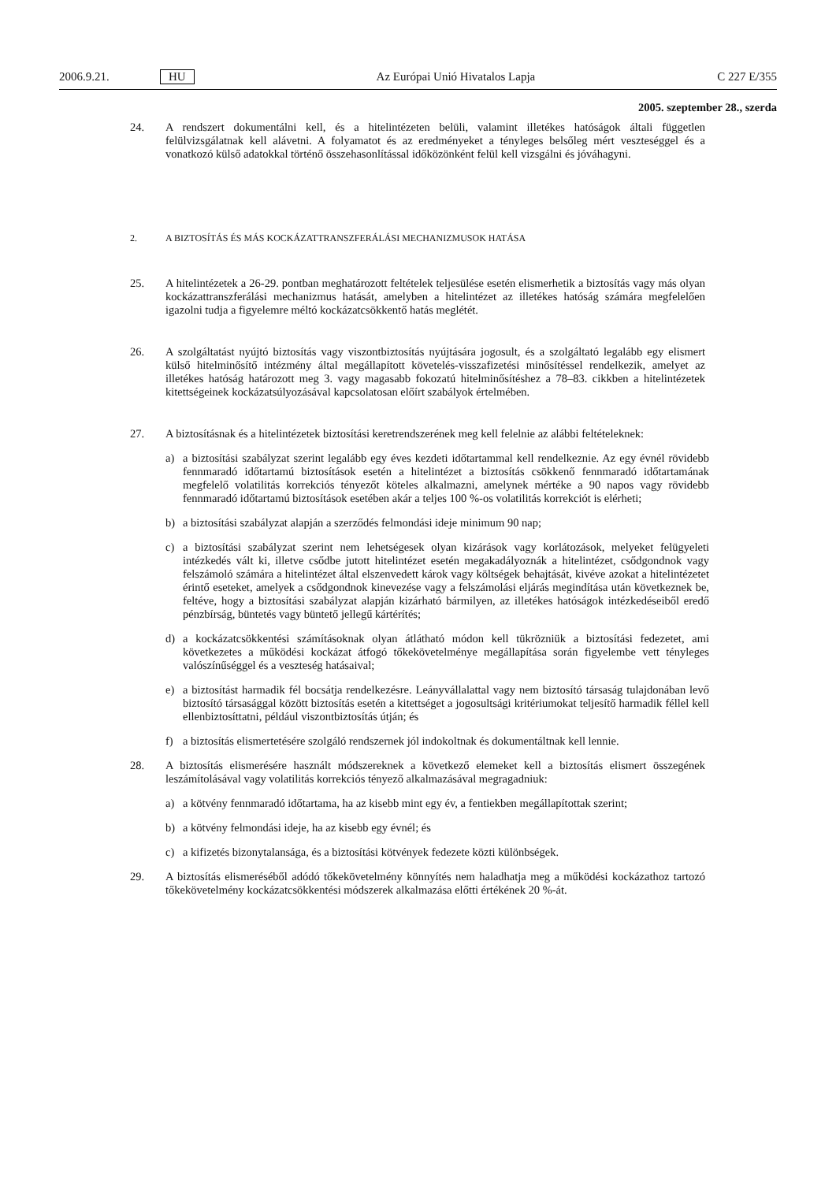2006.9.21. HU Az Európai Unió Hivatalos Lapja C 227 E/355
2005. szeptember 28., szerda
24. A rendszert dokumentálni kell, és a hitelintézeten belüli, valamint illetékes hatóságok általi független felülvizsgálatnak kell alávetni. A folyamatot és az eredményeket a tényleges belsőleg mért veszteséggel és a vonatkozó külső adatokkal történő összehasonlítással időközönként felül kell vizsgálni és jóváhagyni.
2. A BIZTOSÍTÁS ÉS MÁS KOCKÁZATTRANSZFERÁLÁSI MECHANIZMUSOK HATÁSA
25. A hitelintézetek a 26-29. pontban meghatározott feltételek teljesülése esetén elismerhetik a biztosítás vagy más olyan kockázattranszferálási mechanizmus hatását, amelyben a hitelintézet az illetékes hatóság számára megfelelően igazolni tudja a figyelemre méltó kockázatcsökkentő hatás meglétét.
26. A szolgáltatást nyújtó biztosítás vagy viszontbiztosítás nyújtására jogosult, és a szolgáltató legalább egy elismert külső hitelminősítő intézmény által megállapított követelés-visszafizetési minősítéssel rendelkezik, amelyet az illetékes hatóság határozott meg 3. vagy magasabb fokozatú hitelminősítéshez a 78–83. cikkben a hitelintézetek kitettségeinek kockázatsúlyozásával kapcsolatosan előírt szabályok értelmében.
27. A biztosításnak és a hitelintézetek biztosítási keretrendszerének meg kell felelnie az alábbi feltételeknek:
a) a biztosítási szabályzat szerint legalább egy éves kezdeti időtartammal kell rendelkeznie. Az egy évnél rövidebb fennmaradó időtartamú biztosítások esetén a hitelintézet a biztosítás csökkenő fennmaradó időtartamának megfelelő volatilitás korrekciós tényezőt köteles alkalmazni, amelynek mértéke a 90 napos vagy rövidebb fennmaradó időtartamú biztosítások esetében akár a teljes 100 %-os volatilitás korrekciót is elérheti;
b) a biztosítási szabályzat alapján a szerződés felmondási ideje minimum 90 nap;
c) a biztosítási szabályzat szerint nem lehetségesek olyan kizárások vagy korlátozások, melyeket felügyeleti intézkedés vált ki, illetve csődbe jutott hitelintézet esetén megakadályoznák a hitelintézet, csődgondnok vagy felszámoló számára a hitelintézet által elszenvedett károk vagy költségek behajtását, kivéve azokat a hitelintézetet érintő eseteket, amelyek a csődgondnok kinevezése vagy a felszámolási eljárás megindítása után következnek be, feltéve, hogy a biztosítási szabályzat alapján kizárható bármilyen, az illetékes hatóságok intézkedéseiből eredő pénzbírság, büntetés vagy büntető jellegű kártérítés;
d) a kockázatcsökkentési számításoknak olyan átlátható módon kell tükrözniük a biztosítási fedezetet, ami következetes a működési kockázat átfogó tőkekövetelménye megállapítása során figyelembe vett tényleges valószínűséggel és a veszteség hatásaival;
e) a biztosítást harmadik fél bocsátja rendelkezésre. Leányvállalattal vagy nem biztosító társaság tulajdonában levő biztosító társasággal között biztosítás esetén a kitettséget a jogosultsági kritériumokat teljesítő harmadik féllel kell ellenbiztosíttatni, például viszontbiztosítás útján; és
f) a biztosítás elismertetésére szolgáló rendszernek jól indokoltnak és dokumentáltnak kell lennie.
28. A biztosítás elismerésére használt módszereknek a következő elemeket kell a biztosítás elismert összegének leszámítolásával vagy volatilitás korrekciós tényező alkalmazásával megragadniuk:
a) a kötvény fennmaradó időtartama, ha az kisebb mint egy év, a fentiekben megállapítottak szerint;
b) a kötvény felmondási ideje, ha az kisebb egy évnél; és
c) a kifizetés bizonytalansága, és a biztosítási kötvények fedezete közti különbségek.
29. A biztosítás elismeréséből adódó tőkekövetelmény könnyítés nem haladhatja meg a működési kockázathoz tartozó tőkekövetelmény kockázatcsökkentési módszerek alkalmazása előtti értékének 20 %-át.